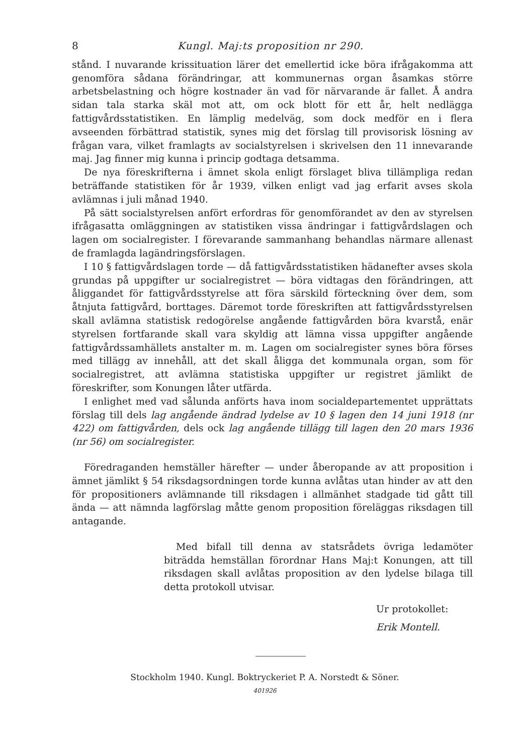8 Kungl. Maj:ts proposition nr 290.
stånd. I nuvarande krissituation lärer det emellertid icke böra ifrågakomma att genomföra sådana förändringar, att kommunernas organ åsamkas större arbetsbelastning och högre kostnader än vad för närvarande är fallet. Å andra sidan tala starka skäl mot att, om ock blott för ett år, helt nedlägga fattigvårdsstatistiken. En lämplig medelväg, som dock medför en i flera avseenden förbättrad statistik, synes mig det förslag till provisorisk lösning av frågan vara, vilket framlagts av socialstyrelsen i skrivelsen den 11 innevarande maj. Jag finner mig kunna i princip godtaga detsamma.
De nya föreskrifterna i ämnet skola enligt förslaget bliva tillämpliga redan beträffande statistiken för år 1939, vilken enligt vad jag erfarit avses skola avlämnas i juli månad 1940.
På sätt socialstyrelsen anfört erfordras för genomförandet av den av styrelsen ifrågasatta omläggningen av statistiken vissa ändringar i fattigvårdslagen och lagen om socialregister. I förevarande sammanhang behandlas närmare allenast de framlagda lagändringsförslagen.
I 10 § fattigvårdslagen torde — då fattigvårdsstatistiken hädanefter avses skola grundas på uppgifter ur socialregistret — böra vidtagas den förändringen, att åliggandet för fattigvårdsstyrelse att föra särskild förteckning över dem, som åtnjuta fattigvård, borttages. Däremot torde föreskriften att fattigvårdsstyrelsen skall avlämna statistisk redogörelse angående fattigvården böra kvarstå, enär styrelsen fortfarande skall vara skyldig att lämna vissa uppgifter angående fattigvårdssamhällets anstalter m. m. Lagen om socialregister synes böra förses med tillägg av innehåll, att det skall åligga det kommunala organ, som för socialregistret, att avlämna statistiska uppgifter ur registret jämlikt de föreskrifter, som Konungen låter utfärda.
I enlighet med vad sålunda anförts hava inom socialdepartementet upprättats förslag till dels lag angående ändrad lydelse av 10 § lagen den 14 juni 1918 (nr 422) om fattigvården, dels ock lag angående tillägg till lagen den 20 mars 1936 (nr 56) om socialregister.
Föredraganden hemställer härefter — under åberopande av att proposition i ämnet jämlikt § 54 riksdagsordningen torde kunna avlåtas utan hinder av att den för propositioners avlämnande till riksdagen i allmänhet stadgade tid gått till ända — att nämnda lagförslag måtte genom proposition föreläggas riksdagen till antagande.
Med bifall till denna av statsrådets övriga ledamöter biträdda hemställan förordnar Hans Maj:t Konungen, att till riksdagen skall avlåtas proposition av den lydelse bilaga till detta protokoll utvisar.
Ur protokollet:
Erik Montell.
Stockholm 1940. Kungl. Boktryckeriet P. A. Norstedt & Söner.
401926